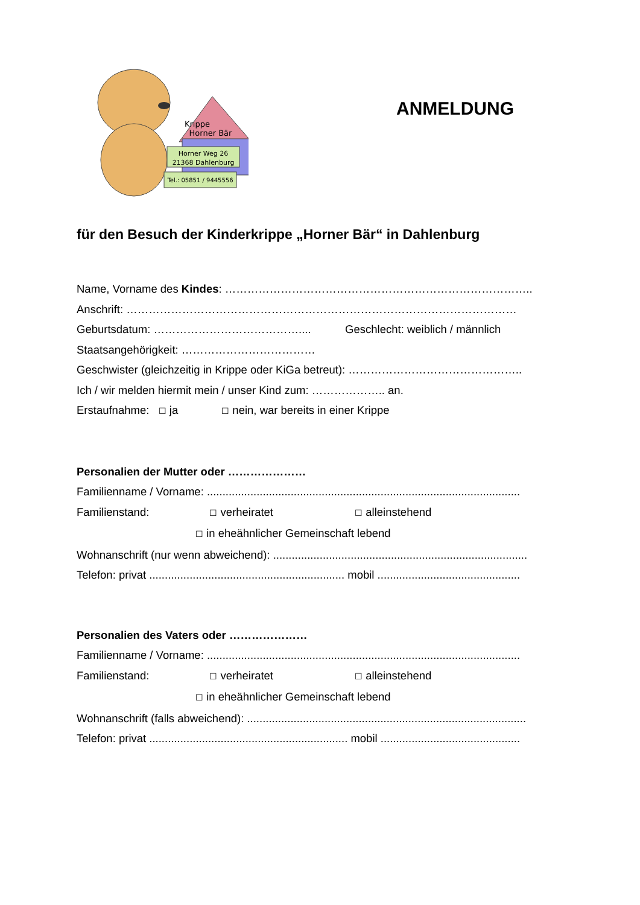Krippe
Horner Bär
Horner Weg 26
21368 Dahlenburg
Tel.: 05851 / 9445556
ANMELDUNG
für den Besuch der Kinderkrippe „Horner Bär“ in Dahlenburg
Name, Vorname des Kindes: ………………………………………………………………………..
Anschrift: ……………………………………………………………………………………………
Geburtsdatum: ………………………………….... Geschlecht: weiblich / männlich
Staatsangehörigkeit: ………………………………
Geschwister (gleichzeitig in Krippe oder KiGa betreut): ………………………………………..
Ich / wir melden hiermit mein / unser Kind zum: ……………….. an.
Erstaufnahme: ☐ ja ☐ nein, war bereits in einer Krippe
Personalien der Mutter oder …………………
Familienname / Vorname: .....................................................................................................
Familienstand: ☐ verheiratet ☐ alleinstehend
☐ in eheähnlicher Gemeinschaft lebend
Wohnanschrift (nur wenn abweichend): ..................................................................................
Telefon: privat ............................................................... mobil ..............................................
Personalien des Vaters oder …………………
Familienname / Vorname: .....................................................................................................
Familienstand: ☐ verheiratet ☐ alleinstehend
☐ in eheähnlicher Gemeinschaft lebend
Wohnanschrift (falls abweichend): ..........................................................................................
Telefon: privat ................................................................ mobil .............................................